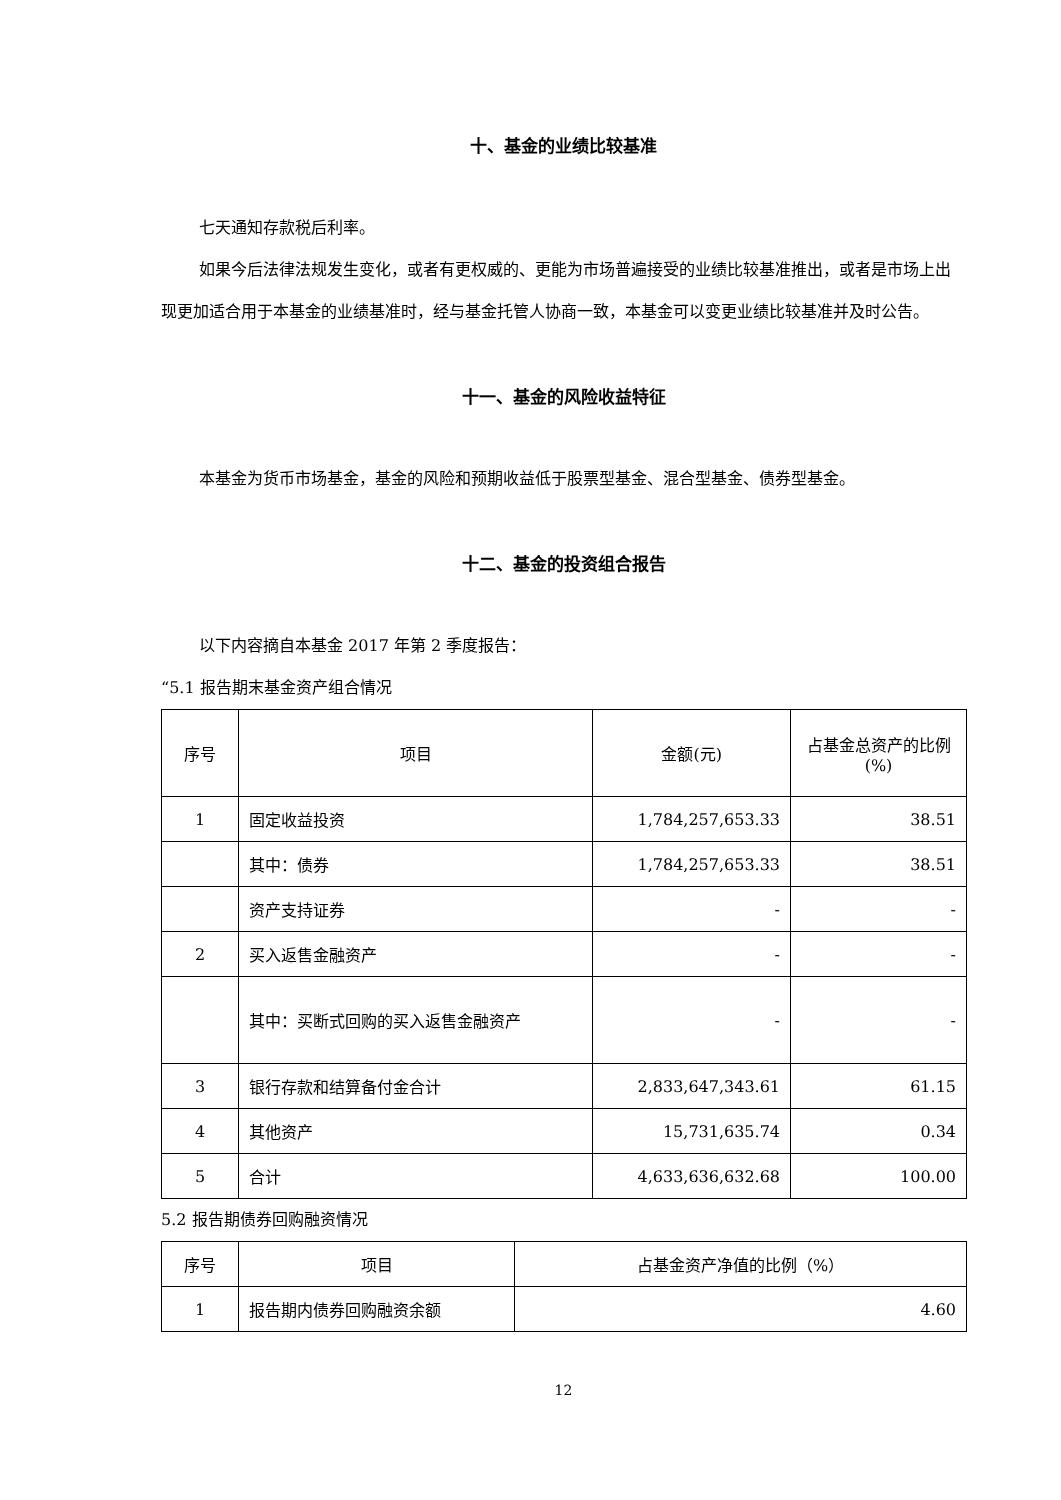十、基金的业绩比较基准
七天通知存款税后利率。
如果今后法律法规发生变化，或者有更权威的、更能为市场普遍接受的业绩比较基准推出，或者是市场上出现更加适合用于本基金的业绩基准时，经与基金托管人协商一致，本基金可以变更业绩比较基准并及时公告。
十一、基金的风险收益特征
本基金为货币市场基金，基金的风险和预期收益低于股票型基金、混合型基金、债券型基金。
十二、基金的投资组合报告
以下内容摘自本基金 2017 年第 2 季度报告：
“5.1 报告期末基金资产组合情况
| 序号 | 项目 | 金额(元) | 占基金总资产的比例(%) |
| --- | --- | --- | --- |
| 1 | 固定收益投资 | 1,784,257,653.33 | 38.51 |
| | 其中：债券 | 1,784,257,653.33 | 38.51 |
| | 资产支持证券 | - | - |
| 2 | 买入返售金融资产 | - | - |
| | 其中：买断式回购的买入返售金融资产 | - | - |
| 3 | 银行存款和结算备付金合计 | 2,833,647,343.61 | 61.15 |
| 4 | 其他资产 | 15,731,635.74 | 0.34 |
| 5 | 合计 | 4,633,636,632.68 | 100.00 |
5.2 报告期债券回购融资情况
| 序号 | 项目 | 占基金资产净值的比例（%） |
| --- | --- | --- |
| 1 | 报告期内债券回购融资余额 | 4.60 |
12